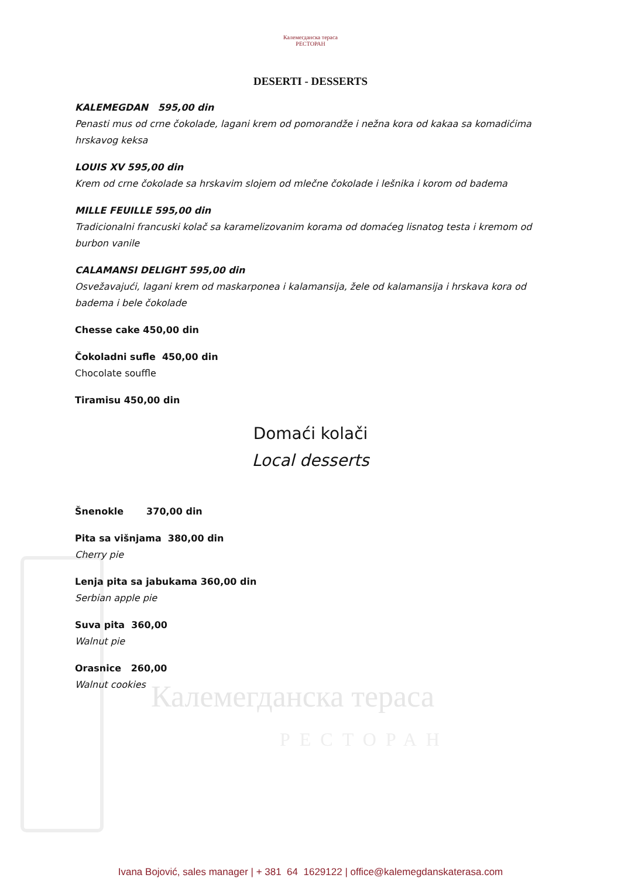Калемегданска тераса
РЕСТОРАН
Калемегданска тераса
РЕСТОРАН
DESERTI - DESSERTS
KALEMEGDAN 595,00 din
Penasti mus od crne čokolade, lagani krem od pomorandže i nežna kora od kakaa sa komadićima hrskavog keksa
LOUIS XV 595,00 din
Krem od crne čokolade sa hrskavim slojem od mlečne čokolade i lešnika i korom od badema
MILLE FEUILLE 595,00 din
Tradicionalni francuski kolač sa karamelizovanim korama od domaćeg lisnatog testa i kremom od burbon vanile
CALAMANSI DELIGHT 595,00 din
Osvežavajući, lagani krem od maskarponea i kalamansija, žele od kalamansija i hrskava kora od badema i bele čokolade
Chesse cake 450,00 din
Čokoladni sufle 450,00 din
Chocolate souffle
Tiramisu 450,00 din
Domaći kolači
Local desserts
Šnenokle 370,00 din
Pita sa višnjama 380,00 din
Cherry pie
Lenja pita sa jabukama 360,00 din
Serbian apple pie
Suva pita 360,00
Walnut pie
Orasnice 260,00
Walnut cookies
Ivana Bojović, sales manager | + 381 64 1629122 | office@kalemegdanskaterasa.com